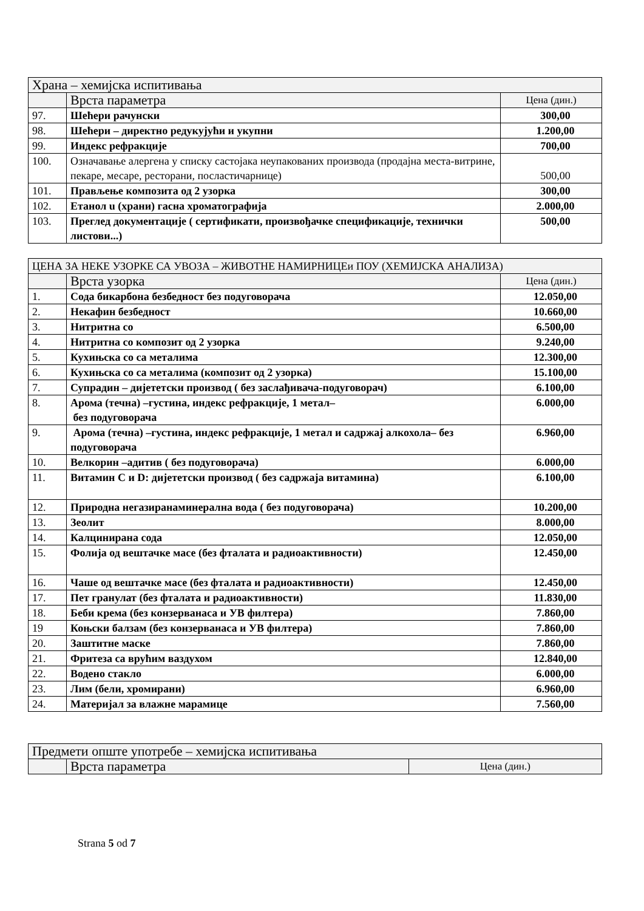| Храна – хемијска испитивања | | |
| | Врста параметра | Цена (дин.) |
| 97. | Шећери рачунски | 300,00 |
| 98. | Шећери – директно редукујући и укупни | 1.200,00 |
| 99. | Индекс рефракције | 700,00 |
| 100. | Означавање алергена у списку састојака неупакованих производа (продајна места-витрине, пекаре, месаре, ресторани, посластичарнице) | 500,00 |
| 101. | Прављење композита од 2 узорка | 300,00 |
| 102. | Етанол u (храни) гасна хроматографија | 2.000,00 |
| 103. | Преглед документације ( сертификати, произвођачке спецификације, технички листови...) | 500,00 |
| ЦЕНА ЗА НЕКЕ УЗОРКЕ СА УВОЗА – ЖИВОТНЕ НАМИРНИЦЕи ПОУ (ХЕМИЈСКА АНАЛИЗА) | | |
| | Врста узорка | Цена (дин.) |
| 1. | Сода бикарбона безбедност без подуговорача | 12.050,00 |
| 2. | Некафин безбедност | 10.660,00 |
| 3. | Нитритна со | 6.500,00 |
| 4. | Нитритна со композит од 2 узорка | 9.240,00 |
| 5. | Кухињска со са металима | 12.300,00 |
| 6. | Кухињска со са металима (композит од 2 узорка) | 15.100,00 |
| 7. | Супрадин – дијететски производ ( без заслађивача-подуговорач) | 6.100,00 |
| 8. | Арома (течна) –густина, индекс рефракције, 1 метал– без подуговорача | 6.000,00 |
| 9. | Арома (течна) –густина, индекс рефракције, 1 метал и садржај алкохола– без подуговорача | 6.960,00 |
| 10. | Велкорин –адитив ( без подуговорача) | 6.000,00 |
| 11. | Витамин C и D: дијететски производ ( без садржаја витамина) | 6.100,00 |
| 12. | Природна негазиранаминерална вода ( без подуговорача) | 10.200,00 |
| 13. | Зеолит | 8.000,00 |
| 14. | Калцинирана сода | 12.050,00 |
| 15. | Фолија од вештачке масе (без фталата и радиоактивности) | 12.450,00 |
| 16. | Чаше од вештачке масе (без фталата и радиоактивности) | 12.450,00 |
| 17. | Пет гранулат (без фталата и радиоактивности) | 11.830,00 |
| 18. | Беби крема (без конзерванаса и УВ филтера) | 7.860,00 |
| 19 | Коњски балзам (без конзерванаса и УВ филтера) | 7.860,00 |
| 20. | Заштитне маске | 7.860,00 |
| 21. | Фритеза са врућим ваздухом | 12.840,00 |
| 22. | Водено стакло | 6.000,00 |
| 23. | Лим (бели, хромирани) | 6.960,00 |
| 24. | Материјал за влажне марамице | 7.560,00 |
| Предмети опште употребе – хемијска испитивања | | |
| | Врста параметра | Цена (дин.) |
Strana 5 od 7